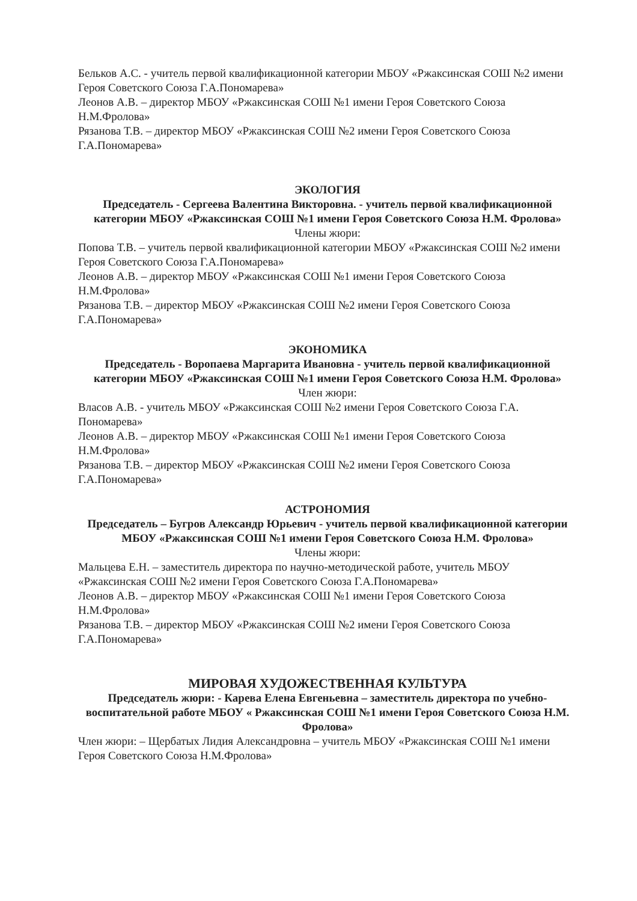Бельков А.С. - учитель первой квалификационной категории МБОУ «Ржаксинская СОШ №2 имени Героя Советского Союза Г.А.Пономарева»
Леонов А.В. – директор МБОУ «Ржаксинская СОШ №1 имени Героя Советского Союза Н.М.Фролова»
Рязанова Т.В. – директор МБОУ «Ржаксинская СОШ №2 имени Героя Советского Союза Г.А.Пономарева»
ЭКОЛОГИЯ
Председатель - Сергеева Валентина Викторовна. - учитель первой квалификационной категории МБОУ «Ржаксинская СОШ №1 имени Героя Советского Союза Н.М. Фролова»
Члены жюри:
Попова Т.В. – учитель первой квалификационной категории МБОУ «Ржаксинская СОШ №2 имени Героя Советского Союза Г.А.Пономарева»
Леонов А.В. – директор МБОУ «Ржаксинская СОШ №1 имени Героя Советского Союза Н.М.Фролова»
Рязанова Т.В. – директор МБОУ «Ржаксинская СОШ №2 имени Героя Советского Союза Г.А.Пономарева»
ЭКОНОМИКА
Председатель - Воропаева Маргарита Ивановна - учитель первой квалификационной категории МБОУ «Ржаксинская СОШ №1 имени Героя Советского Союза Н.М. Фролова»
Член жюри:
Власов А.В. - учитель МБОУ «Ржаксинская СОШ №2 имени Героя Советского Союза Г.А. Пономарева»
Леонов А.В. – директор МБОУ «Ржаксинская СОШ №1 имени Героя Советского Союза Н.М.Фролова»
Рязанова Т.В. – директор МБОУ «Ржаксинская СОШ №2 имени Героя Советского Союза Г.А.Пономарева»
АСТРОНОМИЯ
Председатель – Бугров Александр Юрьевич - учитель первой квалификационной категории МБОУ «Ржаксинская СОШ №1 имени Героя Советского Союза Н.М. Фролова»
Члены жюри:
Мальцева Е.Н. – заместитель директора по научно-методической работе, учитель МБОУ «Ржаксинская СОШ №2 имени Героя Советского Союза Г.А.Пономарева»
Леонов А.В. – директор МБОУ «Ржаксинская СОШ №1 имени Героя Советского Союза Н.М.Фролова»
Рязанова Т.В. – директор МБОУ «Ржаксинская СОШ №2 имени Героя Советского Союза Г.А.Пономарева»
МИРОВАЯ ХУДОЖЕСТВЕННАЯ КУЛЬТУРА
Председатель жюри: - Карева Елена Евгеньевна – заместитель директора по учебно-воспитательной работе МБОУ « Ржаксинская СОШ №1 имени Героя Советского Союза Н.М. Фролова»
Член жюри: – Щербатых Лидия Александровна – учитель МБОУ «Ржаксинская СОШ №1 имени Героя Советского Союза Н.М.Фролова»